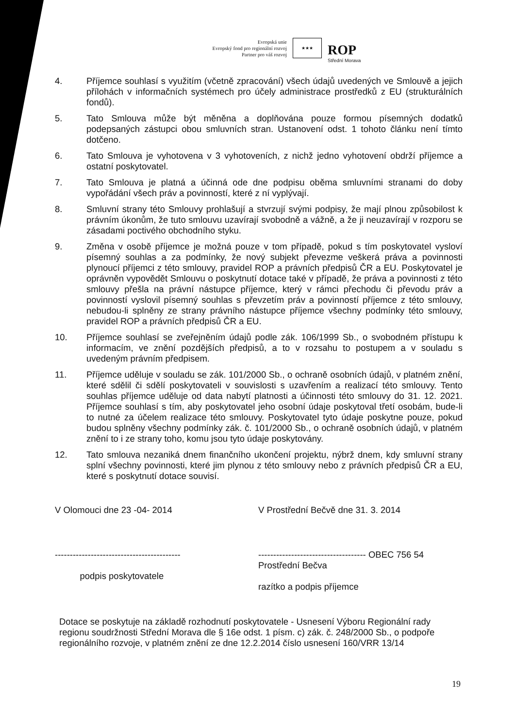Evropská unie
Evropský fond pro regionální rozvoj
Partner pro váš rozvoj
★★★
ROP
Střední Morava
4. Příjemce souhlasí s využitím (včetně zpracování) všech údajů uvedených ve Smlouvě a jejich přílohách v informačních systémech pro účely administrace prostředků z EU (strukturálních fondů).
5. Tato Smlouva může být měněna a doplňována pouze formou písemných dodatků podepsaných zástupci obou smluvních stran. Ustanovení odst. 1 tohoto článku není tímto dotčeno.
6. Tato Smlouva je vyhotovena v 3 vyhotoveních, z nichž jedno vyhotovení obdrží příjemce a ostatní poskytovatel.
7. Tato Smlouva je platná a účinná ode dne podpisu oběma smluvními stranami do doby vypořádání všech práv a povinností, které z ní vyplývají.
8. Smluvní strany této Smlouvy prohlašují a stvrzují svými podpisy, že mají plnou způsobilost k právním úkonům, že tuto smlouvu uzavírají svobodně a vážně, a že ji neuzavírají v rozporu se zásadami poctivého obchodního styku.
9. Změna v osobě příjemce je možná pouze v tom případě, pokud s tím poskytovatel vysloví písemný souhlas a za podmínky, že nový subjekt převezme veškerá práva a povinnosti plynoucí příjemci z této smlouvy, pravidel ROP a právních předpisů ČR a EU. Poskytovatel je oprávněn vypovědět Smlouvu o poskytnutí dotace také v případě, že práva a povinnosti z této smlouvy přešla na právní nástupce příjemce, který v rámci přechodu či převodu práv a povinností vyslovil písemný souhlas s převzetím práv a povinností příjemce z této smlouvy, nebudou-li splněny ze strany právního nástupce příjemce všechny podmínky této smlouvy, pravidel ROP a právních předpisů ČR a EU.
10. Příjemce souhlasí se zveřejněním údajů podle zák. 106/1999 Sb., o svobodném přístupu k informacím, ve znění pozdějších předpisů, a to v rozsahu to postupem a v souladu s uvedeným právním předpisem.
11. Příjemce uděluje v souladu se zák. 101/2000 Sb., o ochraně osobních údajů, v platném znění, které sdělil či sdělí poskytovateli v souvislosti s uzavřením a realizací této smlouvy. Tento souhlas příjemce uděluje od data nabytí platnosti a účinnosti této smlouvy do 31. 12. 2021. Příjemce souhlasí s tím, aby poskytovatel jeho osobní údaje poskytoval třetí osobám, bude-li to nutné za účelem realizace této smlouvy. Poskytovatel tyto údaje poskytne pouze, pokud budou splněny všechny podmínky zák. č. 101/2000 Sb., o ochraně osobních údajů, v platném znění to i ze strany toho, komu jsou tyto údaje poskytovány.
12. Tato smlouva nezaniká dnem finančního ukončení projektu, nýbrž dnem, kdy smluvní strany splní všechny povinnosti, které jim plynou z této smlouvy nebo z právních předpisů ČR a EU, které s poskytnutí dotace souvisí.
V Olomouci dne 23 -04- 2014 V Prostřední Bečvě dne 31. 3. 2014
------------------------------------------
podpis poskytovatele
------------------------------------ OBEC 756 54 Prostřední Bečva
razítko a podpis příjemce
Dotace se poskytuje na základě rozhodnutí poskytovatele - Usnesení Výboru Regionální rady regionu soudržnosti Střední Morava dle § 16e odst. 1 písm. c) zák. č. 248/2000 Sb., o podpoře regionálního rozvoje, v platném znění ze dne 12.2.2014 číslo usnesení 160/VRR 13/14
19